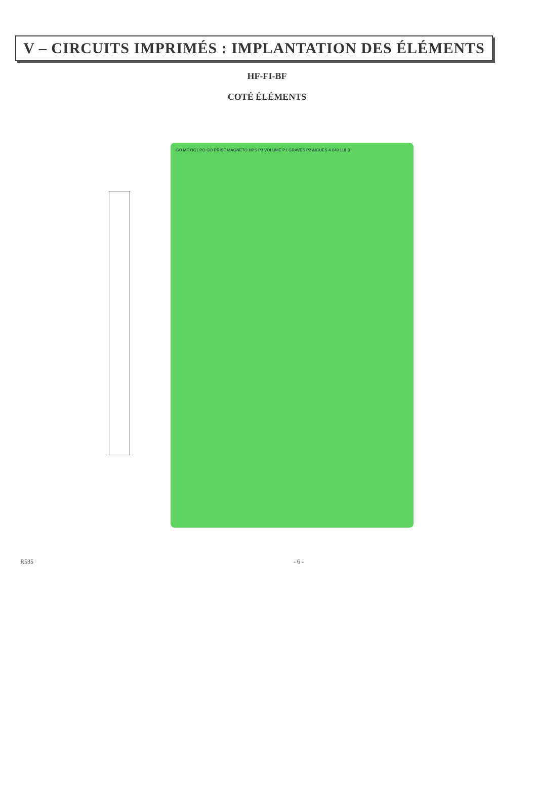V – CIRCUITS IMPRIMÉS : IMPLANTATION DES ÉLÉMENTS
HF-FI-BF
COTÉ ÉLÉMENTS
GO MF OC1 PO GO PRISE MAGNETO HPS P3 VOLUME P1 GRAVES P2 AIGUES 4 049 118 B
R535 - 6 -